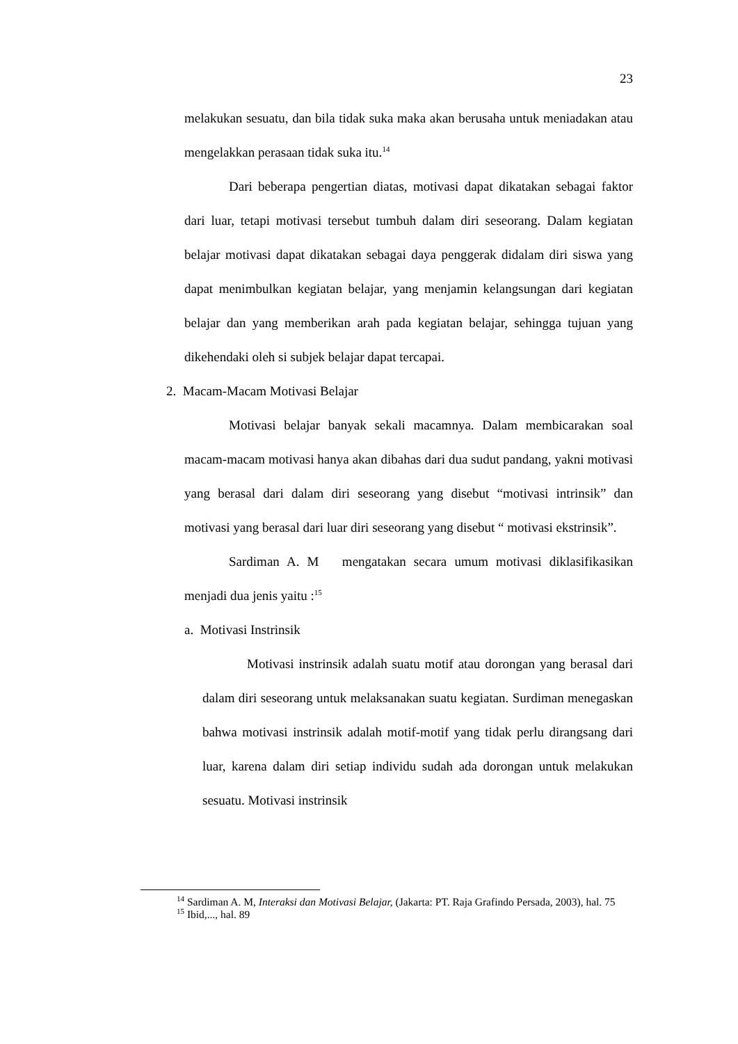23
melakukan sesuatu, dan bila tidak suka maka akan berusaha untuk meniadakan atau mengelakkan perasaan tidak suka itu.<sup>14</sup>
Dari beberapa pengertian diatas, motivasi dapat dikatakan sebagai faktor dari luar, tetapi motivasi tersebut tumbuh dalam diri seseorang. Dalam kegiatan belajar motivasi dapat dikatakan sebagai daya penggerak didalam diri siswa yang dapat menimbulkan kegiatan belajar, yang menjamin kelangsungan dari kegiatan belajar dan yang memberikan arah pada kegiatan belajar, sehingga tujuan yang dikehendaki oleh si subjek belajar dapat tercapai.
2. Macam-Macam Motivasi Belajar
Motivasi belajar banyak sekali macamnya. Dalam membicarakan soal macam-macam motivasi hanya akan dibahas dari dua sudut pandang, yakni motivasi yang berasal dari dalam diri seseorang yang disebut “motivasi intrinsik” dan motivasi yang berasal dari luar diri seseorang yang disebut “ motivasi ekstrinsik”.
Sardiman A. M mengatakan secara umum motivasi diklasifikasikan menjadi dua jenis yaitu :<sup>15</sup>
a. Motivasi Instrinsik
Motivasi instrinsik adalah suatu motif atau dorongan yang berasal dari dalam diri seseorang untuk melaksanakan suatu kegiatan. Surdiman menegaskan bahwa motivasi instrinsik adalah motif-motif yang tidak perlu dirangsang dari luar, karena dalam diri setiap individu sudah ada dorongan untuk melakukan sesuatu. Motivasi instrinsik
<sup>14</sup> Sardiman A. M, Interaksi dan Motivasi Belajar, (Jakarta: PT. Raja Grafindo Persada, 2003), hal. 75
<sup>15</sup> Ibid,..., hal. 89